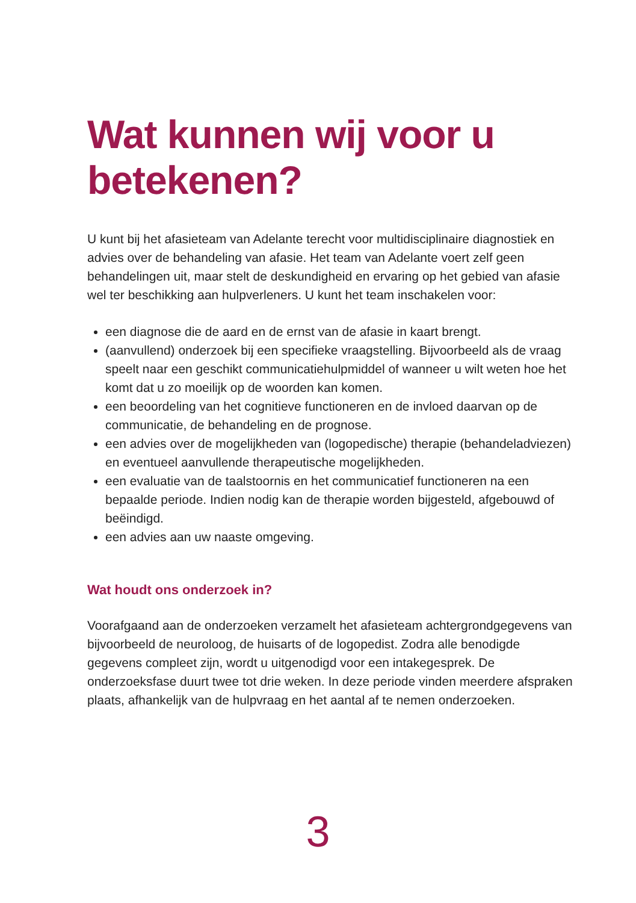Wat kunnen wij voor u betekenen?
U kunt bij het afasieteam van Adelante terecht voor multidisciplinaire diagnostiek en advies over de behandeling van afasie. Het team van Adelante voert zelf geen behandelingen uit, maar stelt de deskundigheid en ervaring op het gebied van afasie wel ter beschikking aan hulpverleners. U kunt het team inschakelen voor:
een diagnose die de aard en de ernst van de afasie in kaart brengt.
(aanvullend) onderzoek bij een specifieke vraagstelling. Bijvoorbeeld als de vraag speelt naar een geschikt communicatiehulpmiddel of wanneer u wilt weten hoe het komt dat u zo moeilijk op de woorden kan komen.
een beoordeling van het cognitieve functioneren en de invloed daarvan op de communicatie, de behandeling en de prognose.
een advies over de mogelijkheden van (logopedische) therapie (behandeladviezen) en eventueel aanvullende therapeutische mogelijkheden.
een evaluatie van de taalstoornis en het communicatief functioneren na een bepaalde periode. Indien nodig kan de therapie worden bijgesteld, afgebouwd of beëindigd.
een advies aan uw naaste omgeving.
Wat houdt ons onderzoek in?
Voorafgaand aan de onderzoeken verzamelt het afasieteam achtergrondgegevens van bijvoorbeeld de neuroloog, de huisarts of de logopedist. Zodra alle benodigde gegevens compleet zijn, wordt u uitgenodigd voor een intakegesprek. De onderzoeksfase duurt twee tot drie weken. In deze periode vinden meerdere afspraken plaats, afhankelijk van de hulpvraag en het aantal af te nemen onderzoeken.
3